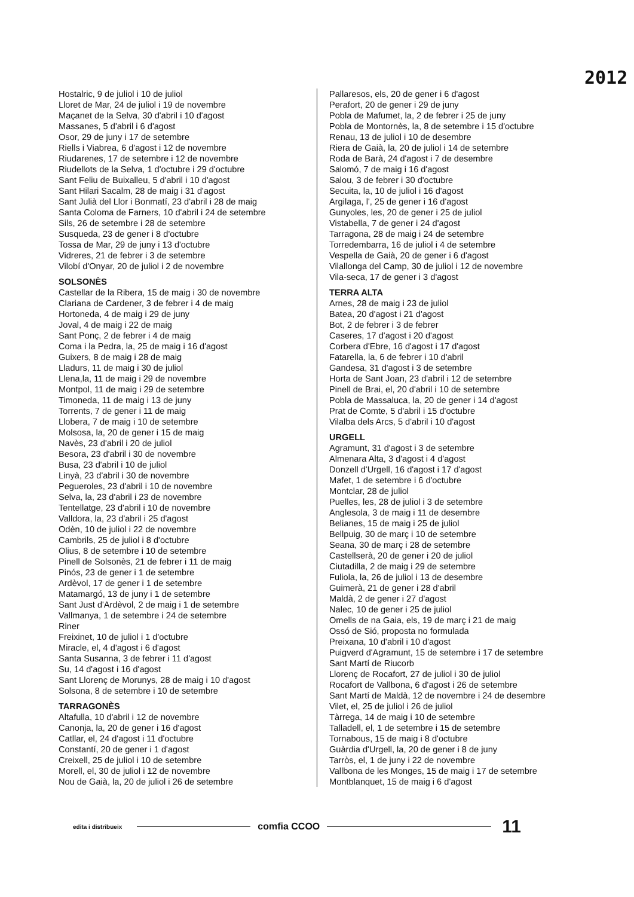2012
Hostalric, 9 de juliol i 10 de juliol
Lloret de Mar, 24 de juliol i 19 de novembre
Maçanet de la Selva, 30 d'abril i 10 d'agost
Massanes, 5 d'abril i 6 d'agost
Osor, 29 de juny i 17 de setembre
Riells i Viabrea, 6 d'agost i 12 de novembre
Riudarenes, 17 de setembre i 12 de novembre
Riudellots de la Selva, 1 d'octubre i 29 d'octubre
Sant Feliu de Buixalleu, 5 d'abril i 10 d'agost
Sant Hilari Sacalm, 28 de maig i 31 d'agost
Sant Julià del Llor i Bonmatí, 23 d'abril i 28 de maig
Santa Coloma de Farners, 10 d'abril i 24 de setembre
Sils, 26 de setembre i 28 de setembre
Susqueda, 23 de gener i 8 d'octubre
Tossa de Mar, 29 de juny i 13 d'octubre
Vidreres, 21 de febrer i 3 de setembre
Vilobí d'Onyar, 20 de juliol i 2 de novembre
SOLSONÈS
Castellar de la Ribera, 15 de maig i 30 de novembre
Clariana de Cardener, 3 de febrer i 4 de maig
Hortoneda, 4 de maig i 29 de juny
Joval, 4 de maig i 22 de maig
Sant Ponç, 2 de febrer i 4 de maig
Coma i la Pedra, la, 25 de maig i 16 d'agost
Guixers, 8 de maig i 28 de maig
Lladurs, 11 de maig i 30 de juliol
Llena,la, 11 de maig i 29 de novembre
Montpol, 11 de maig i 29 de setembre
Timoneda, 11 de maig i 13 de juny
Torrents, 7 de gener i 11 de maig
Llobera, 7 de maig i 10 de setembre
Molsosa, la, 20 de gener i 15 de maig
Navès, 23 d'abril i 20 de juliol
Besora, 23 d'abril i 30 de novembre
Busa, 23 d'abril i 10 de juliol
Linyà, 23 d'abril i 30 de novembre
Pegueroles, 23 d'abril i 10 de novembre
Selva, la, 23 d'abril i 23 de novembre
Tentellatge, 23 d'abril i 10 de novembre
Valldora, la, 23 d'abril i 25 d'agost
Odèn, 10 de juliol i 22 de novembre
Cambrils, 25 de juliol i 8 d'octubre
Olius, 8 de setembre i 10 de setembre
Pinell de Solsonès, 21 de febrer i 11 de maig
Pinós, 23 de gener i 1 de setembre
Ardèvol, 17 de gener i 1 de setembre
Matamargó, 13 de juny i 1 de setembre
Sant Just d'Ardèvol, 2 de maig i 1 de setembre
Vallmanya, 1 de setembre i 24 de setembre
Riner
Freixinet, 10 de juliol i 1 d'octubre
Miracle, el, 4 d'agost i 6 d'agost
Santa Susanna, 3 de febrer i 11 d'agost
Su, 14 d'agost i 16 d'agost
Sant Llorenç de Morunys, 28 de maig i 10 d'agost
Solsona, 8 de setembre i 10 de setembre
TARRAGONÈS
Altafulla, 10 d'abril i 12 de novembre
Canonja, la, 20 de gener i 16 d'agost
Catllar, el, 24 d'agost i 11 d'octubre
Constantí, 20 de gener i 1 d'agost
Creixell, 25 de juliol i 10 de setembre
Morell, el, 30 de juliol i 12 de novembre
Nou de Gaià, la, 20 de juliol i 26 de setembre
Pallaresos, els, 20 de gener i 6 d'agost
Perafort, 20 de gener i 29 de juny
Pobla de Mafumet, la, 2 de febrer i 25 de juny
Pobla de Montornès, la, 8 de setembre i 15 d'octubre
Renau, 13 de juliol i 10 de desembre
Riera de Gaià, la, 20 de juliol i 14 de setembre
Roda de Barà, 24 d'agost i 7 de desembre
Salomó, 7 de maig i 16 d'agost
Salou, 3 de febrer i 30 d'octubre
Secuita, la, 10 de juliol i 16 d'agost
Argilaga, l', 25 de gener i 16 d'agost
Gunyoles, les, 20 de gener i 25 de juliol
Vistabella, 7 de gener i 24 d'agost
Tarragona, 28 de maig i 24 de setembre
Torredembarra, 16 de juliol i 4 de setembre
Vespella de Gaià, 20 de gener i 6 d'agost
Vilallonga del Camp, 30 de juliol i 12 de novembre
Vila-seca, 17 de gener i 3 d'agost
TERRA ALTA
Arnes, 28 de maig i 23 de juliol
Batea, 20 d'agost i 21 d'agost
Bot, 2 de febrer i 3 de febrer
Caseres, 17 d'agost i 20 d'agost
Corbera d'Ebre, 16 d'agost i 17 d'agost
Fatarella, la, 6 de febrer i 10 d'abril
Gandesa, 31 d'agost i 3 de setembre
Horta de Sant Joan, 23 d'abril i 12 de setembre
Pinell de Brai, el, 20 d'abril i 10 de setembre
Pobla de Massaluca, la, 20 de gener i 14 d'agost
Prat de Comte, 5 d'abril i 15 d'octubre
Vilalba dels Arcs, 5 d'abril i 10 d'agost
URGELL
Agramunt, 31 d'agost i 3 de setembre
Almenara Alta, 3 d'agost i 4 d'agost
Donzell d'Urgell, 16 d'agost i 17 d'agost
Mafet, 1 de setembre i 6 d'octubre
Montclar, 28 de juliol
Puelles, les, 28 de juliol i 3 de setembre
Anglesola, 3 de maig i 11 de desembre
Belianes, 15 de maig i 25 de juliol
Bellpuig, 30 de març i 10 de setembre
Seana, 30 de març i 28 de setembre
Castellserà, 20 de gener i 20 de juliol
Ciutadilla, 2 de maig i 29 de setembre
Fuliola, la, 26 de juliol i 13 de desembre
Guimerà, 21 de gener i 28 d'abril
Maldà, 2 de gener i 27 d'agost
Nalec, 10 de gener i 25 de juliol
Omells de na Gaia, els, 19 de març i 21 de maig
Ossó de Sió, proposta no formulada
Preixana, 10 d'abril i 10 d'agost
Puigverd d'Agramunt, 15 de setembre i 17 de setembre
Sant Martí de Riucorb
Llorenç de Rocafort, 27 de juliol i 30 de juliol
Rocafort de Vallbona, 6 d'agost i 26 de setembre
Sant Martí de Maldà, 12 de novembre i 24 de desembre
Vilet, el, 25 de juliol i 26 de juliol
Tàrrega, 14 de maig i 10 de setembre
Talladell, el, 1 de setembre i 15 de setembre
Tornabous, 15 de maig i 8 d'octubre
Guàrdia d'Urgell, la, 20 de gener i 8 de juny
Tarròs, el, 1 de juny i 22 de novembre
Vallbona de les Monges, 15 de maig i 17 de setembre
Montblanquet, 15 de maig i 6 d'agost
edita i distribueix
comfia CCOO
11